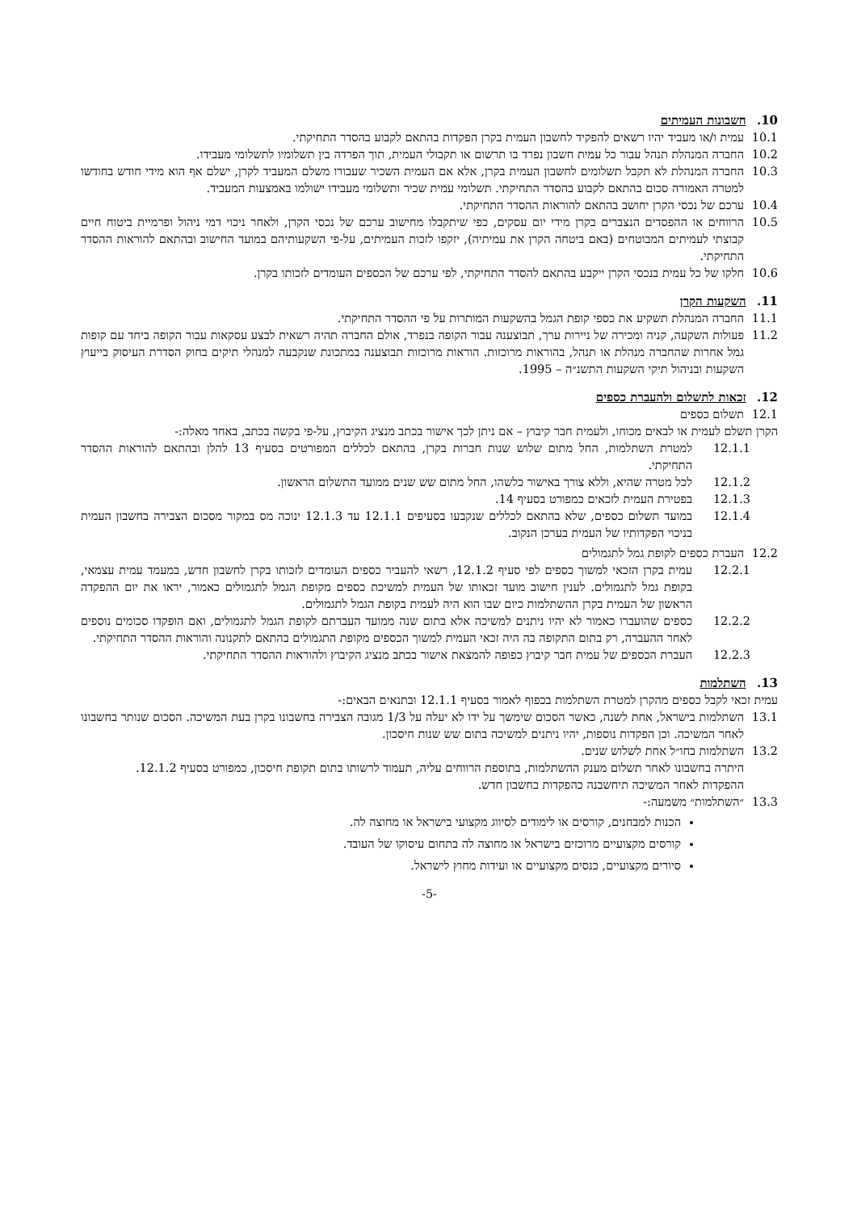10. חשבונות העמיתים
10.1
עמית ו/או מעביד יהיו רשאים להפקיד לחשבון העמית בקרן הפקדות בהתאם לקבוע בהסדר התחיקתי.
10.2
החברה המנהלת תנהל עבור כל עמית חשבון נפרד בו תרשום או תקבולי העמית, תוך הפרדה בין תשלומיו לתשלומי מעבידו.
10.3
החברה המנהלת לא תקבל תשלומים לחשבון העמית בקרן, אלא אם העמית השכיר שעבורו משלם המעביד לקרן, ישלם אף הוא מידי חודש בחודשו למטרה האמורה סכום בהתאם לקבוע בהסדר התחיקתי. תשלומי עמית שכיר ותשלומי מעבידו ישולמו באמצעות המעביד.
10.4
ערכם של נכסי הקרן יחושב בהתאם להוראות ההסדר התחיקתי.
10.5
הרווחים או ההפסדים הנצברים בקרן מידי יום עסקים, כפי שיתקבלו מחישוב ערכם של נכסי הקרן, ולאחר ניכוי דמי ניהול ופרמיית ביטוח חיים קבוצתי לעמיתים המבוטחים (באם ביטחה הקרן את עמיתיה), יזקפו לזכות העמיתים, על-פי השקעותיהם במועד החישוב ובהתאם להוראות ההסדר התחיקתי.
10.6
חלקו של כל עמית בנכסי הקרן ייקבע בהתאם להסדר התחיקתי, לפי ערכם של הכספים העומדים לזכותו בקרן.
11. השקעות הקרן
11.1
החברה המנהלת תשקיע את כספי קופת הגמל בהשקעות המותרות על פי ההסדר התחיקתי.
11.2
פעולות השקעה, קניה ומכירה של ניירות ערך, תבוצענה עבור הקופה בנפרד, אולם החברה תהיה רשאית לבצע עסקאות עבור הקופה ביחד עם קופות גמל אחרות שהחברה מנהלת או תנהל, בהוראות מרוכזות. הוראות מרוכזות תבוצענה במתכונת שנקבעה למנהלי תיקים בחוק הסדרת העיסוק בייעוץ השקעות ובניהול תיקי השקעות התשנ״ה – 1995.
12. זכאות לתשלום ולהעברת כספים
12.1
תשלום כספים
הקרן תשלם לעמית או לבאים מכוחו, ולעמית חבר קיבוץ – אם ניתן לכך אישור בכתב מנציג הקיבוץ, על-פי בקשה בכתב, באחד מאלה:-
12.1.1 למטרת השתלמות, החל מתום שלוש שנות חברות בקרן, בהתאם לכללים המפורטים בסעיף 13 להלן ובהתאם להוראות ההסדר התחיקתי.
12.1.2 לכל מטרה שהיא, וללא צורך באישור כלשהו, החל מתום שש שנים ממועד התשלום הראשון.
12.1.3 בפטירת העמית לזכאים כמפורט בסעיף 14.
12.1.4 במועד תשלום כספים, שלא בהתאם לכללים שנקבעו בסעיפים 12.1.1 עד 12.1.3 ינוכה מס במקור מסכום הצבירה בחשבון העמית בניכוי הפקדותיו של העמית בערכן הנקוב.
12.2
העברת כספים לקופת גמל לתגמולים
12.2.1 עמית בקרן הזכאי למשוך כספים לפי סעיף 12.1.2, רשאי להעביר כספים העומדים לזכותו בקרן לחשבון חדש, במעמד עמית עצמאי, בקופת גמל לתגמולים. לענין חישוב מועד זכאותו של העמית למשיכת כספים מקופת הגמל לתגמולים כאמור, יראו את יום ההפקדה הראשון של העמית בקרן ההשתלמות כיום שבו הוא היה לעמית בקופת הגמל לתגמולים.
12.2.2 כספים שהועברו כאמור לא יהיו ניתנים למשיכה אלא בתום שנה ממועד העברתם לקופת הגמל לתגמולים, ואם הופקדו סכומים נוספים לאחר ההעברה, רק בתום התקופה בה היה זכאי העמית למשוך הכספים מקופת התגמולים בהתאם לתקנונה והוראות ההסדר התחיקתי.
12.2.3 העברת הכספים של עמית חבר קיבוץ כפופה להמצאת אישור בכתב מנציג הקיבוץ ולהוראות ההסדר התחיקתי.
13. השתלמות
עמית זכאי לקבל כספים מהקרן למטרת השתלמות בכפוף לאמור בסעיף 12.1.1 ובתנאים הבאים:-
13.1
השתלמות בישראל, אחת לשנה, כאשר הסכום שימשך על ידו לא יעלה על 1/3 מגובה הצבירה בחשבונו בקרן בעת המשיכה. הסכום שנותר בחשבונו לאחר המשיכה. וכן הפקדות נוספות, יהיו ניתנים למשיכה בתום שש שנות חיסכון.
13.2
השתלמות בחו״ל אחת לשלוש שנים.
היתרה בחשבונו לאחר תשלום מענק ההשתלמות, בתוספת הרווחים עליה, תעמוד לרשותו בתום תקופת חיסכון, כמפורט בסעיף 12.1.2.
ההפקדות לאחר המשיכה תיחשבנה כהפקדות בחשבון חדש.
13.3
״השתלמות״ משמעה:-
הכנות למבחנים, קורסים או לימודים לסיווג מקצועי בישראל או מחוצה לה.
קורסים מקצועיים מרוכזים בישראל או מחוצה לה בתחום עיסוקו של העובד.
סיורים מקצועיים, כנסים מקצועיים או ועידות מחוץ לישראל.
-5-